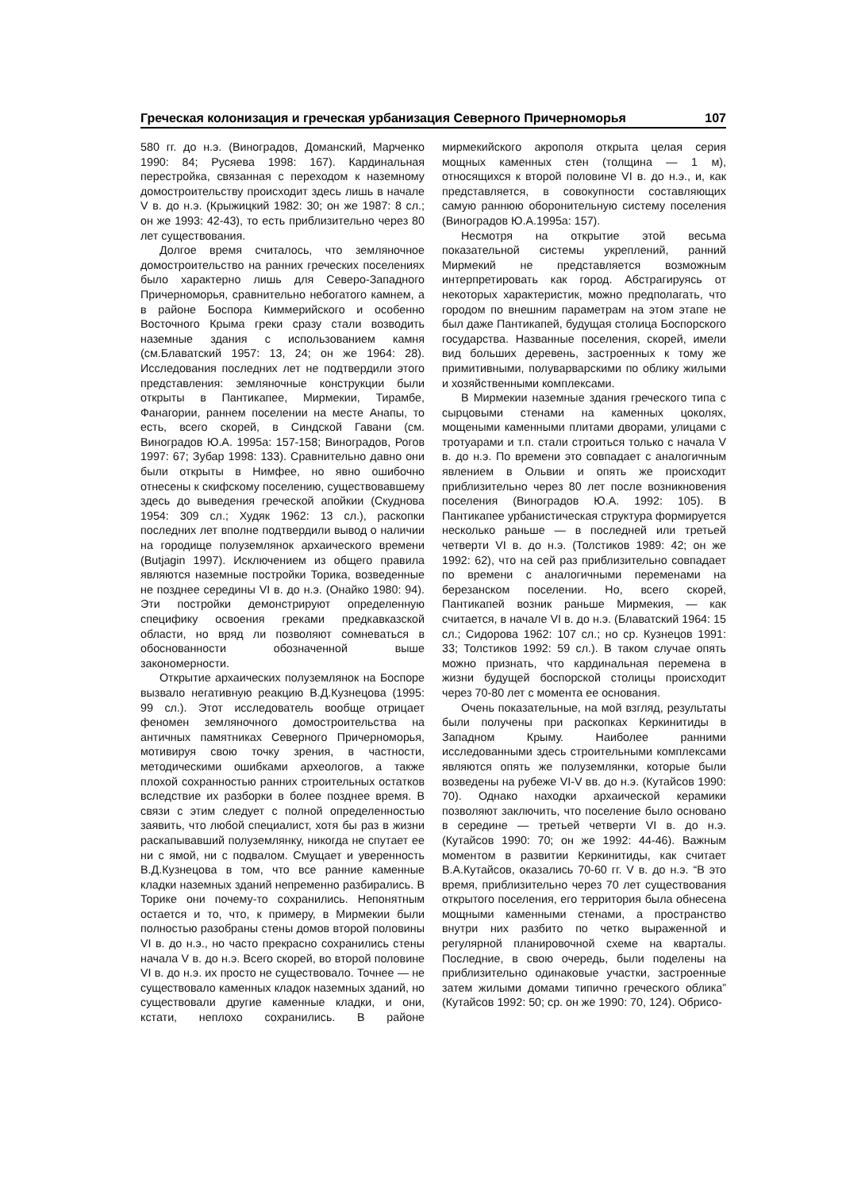Греческая колонизация и греческая урбанизация Северного Причерноморья 107
580 гг. до н.э. (Виноградов, Доманский, Марченко 1990: 84; Русяева 1998: 167). Кардинальная перестройка, связанная с переходом к наземному домостроительству происходит здесь лишь в начале V в. до н.э. (Крыжицкий 1982: 30; он же 1987: 8 сл.; он же 1993: 42-43), то есть приблизительно через 80 лет существования.
Долгое время считалось, что земляночное домостроительство на ранних греческих поселениях было характерно лишь для Северо-Западного Причерноморья, сравнительно небогатого камнем, а в районе Боспора Киммерийского и особенно Восточного Крыма греки сразу стали возводить наземные здания с использованием камня (см.Блаватский 1957: 13, 24; он же 1964: 28). Исследования последних лет не подтвердили этого представления: земляночные конструкции были открыты в Пантикапее, Мирмекии, Тирамбе, Фанагории, раннем поселении на месте Анапы, то есть, всего скорей, в Синдской Гавани (см. Виноградов Ю.А. 1995а: 157-158; Виноградов, Рогов 1997: 67; Зубар 1998: 133). Сравнительно давно они были открыты в Нимфее, но явно ошибочно отнесены к скифскому поселению, существовавшему здесь до выведения греческой апойкии (Скуднова 1954: 309 сл.; Худяк 1962: 13 сл.), раскопки последних лет вполне подтвердили вывод о наличии на городище полуземлянок архаического времени (Butjagin 1997). Исключением из общего правила являются наземные постройки Торика, возведенные не позднее середины VI в. до н.э. (Онайко 1980: 94). Эти постройки демонстрируют определенную специфику освоения греками предкавказской области, но вряд ли позволяют сомневаться в обоснованности обозначенной выше закономерности.
Открытие архаических полуземлянок на Боспоре вызвало негативную реакцию В.Д.Кузнецова (1995: 99 сл.). Этот исследователь вообще отрицает феномен земляночного домостроительства на античных памятниках Северного Причерноморья, мотивируя свою точку зрения, в частности, методическими ошибками археологов, а также плохой сохранностью ранних строительных остатков вследствие их разборки в более позднее время. В связи с этим следует с полной определенностью заявить, что любой специалист, хотя бы раз в жизни раскапывавший полуземлянку, никогда не спутает ее ни с ямой, ни с подвалом. Смущает и уверенность В.Д.Кузнецова в том, что все ранние каменные кладки наземных зданий непременно разбирались. В Торике они почему-то сохранились. Непонятным остается и то, что, к примеру, в Мирмекии были полностью разобраны стены домов второй половины VI в. до н.э., но часто прекрасно сохранились стены начала V в. до н.э. Всего скорей, во второй половине VI в. до н.э. их просто не существовало. Точнее — не существовало каменных кладок наземных зданий, но существовали другие каменные кладки, и они, кстати, неплохо сохранились. В районе мирмекийского акрополя открыта целая серия мощных каменных стен (толщина — 1 м), относящихся к второй половине VI в. до н.э., и, как представляется, в совокупности составляющих самую раннюю оборонительную систему поселения (Виноградов Ю.А.1995а: 157).
Несмотря на открытие этой весьма показательной системы укреплений, ранний Мирмекий не представляется возможным интерпретировать как город. Абстрагируясь от некоторых характеристик, можно предполагать, что городом по внешним параметрам на этом этапе не был даже Пантикапей, будущая столица Боспорского государства. Названные поселения, скорей, имели вид больших деревень, застроенных к тому же примитивными, полуварварскими по облику жилыми и хозяйственными комплексами.
В Мирмекии наземные здания греческого типа с сырцовыми стенами на каменных цоколях, мощеными каменными плитами дворами, улицами с тротуарами и т.п. стали строиться только с начала V в. до н.э. По времени это совпадает с аналогичным явлением в Ольвии и опять же происходит приблизительно через 80 лет после возникновения поселения (Виноградов Ю.А. 1992: 105). В Пантикапее урбанистическая структура формируется несколько раньше — в последней или третьей четверти VI в. до н.э. (Толстиков 1989: 42; он же 1992: 62), что на сей раз приблизительно совпадает по времени с аналогичными переменами на березанском поселении. Но, всего скорей, Пантикапей возник раньше Мирмекия, — как считается, в начале VI в. до н.э. (Блаватский 1964: 15 сл.; Сидорова 1962: 107 сл.; но ср. Кузнецов 1991: 33; Толстиков 1992: 59 сл.). В таком случае опять можно признать, что кардинальная перемена в жизни будущей боспорской столицы происходит через 70-80 лет с момента ее основания.
Очень показательные, на мой взгляд, результаты были получены при раскопках Керкинитиды в Западном Крыму. Наиболее ранними исследованными здесь строительными комплексами являются опять же полуземлянки, которые были возведены на рубеже VI-V вв. до н.э. (Кутайсов 1990: 70). Однако находки архаической керамики позволяют заключить, что поселение было основано в середине — третьей четверти VI в. до н.э. (Кутайсов 1990: 70; он же 1992: 44-46). Важным моментом в развитии Керкинитиды, как считает В.А.Кутайсов, оказались 70-60 гг. V в. до н.э. “В это время, приблизительно через 70 лет существования открытого поселения, его территория была обнесена мощными каменными стенами, а пространство внутри них разбито по четко выраженной и регулярной планировочной схеме на кварталы. Последние, в свою очередь, были поделены на приблизительно одинаковые участки, застроенные затем жилыми домами типично греческого облика” (Кутайсов 1992: 50; ср. он же 1990: 70, 124). Обрисо-